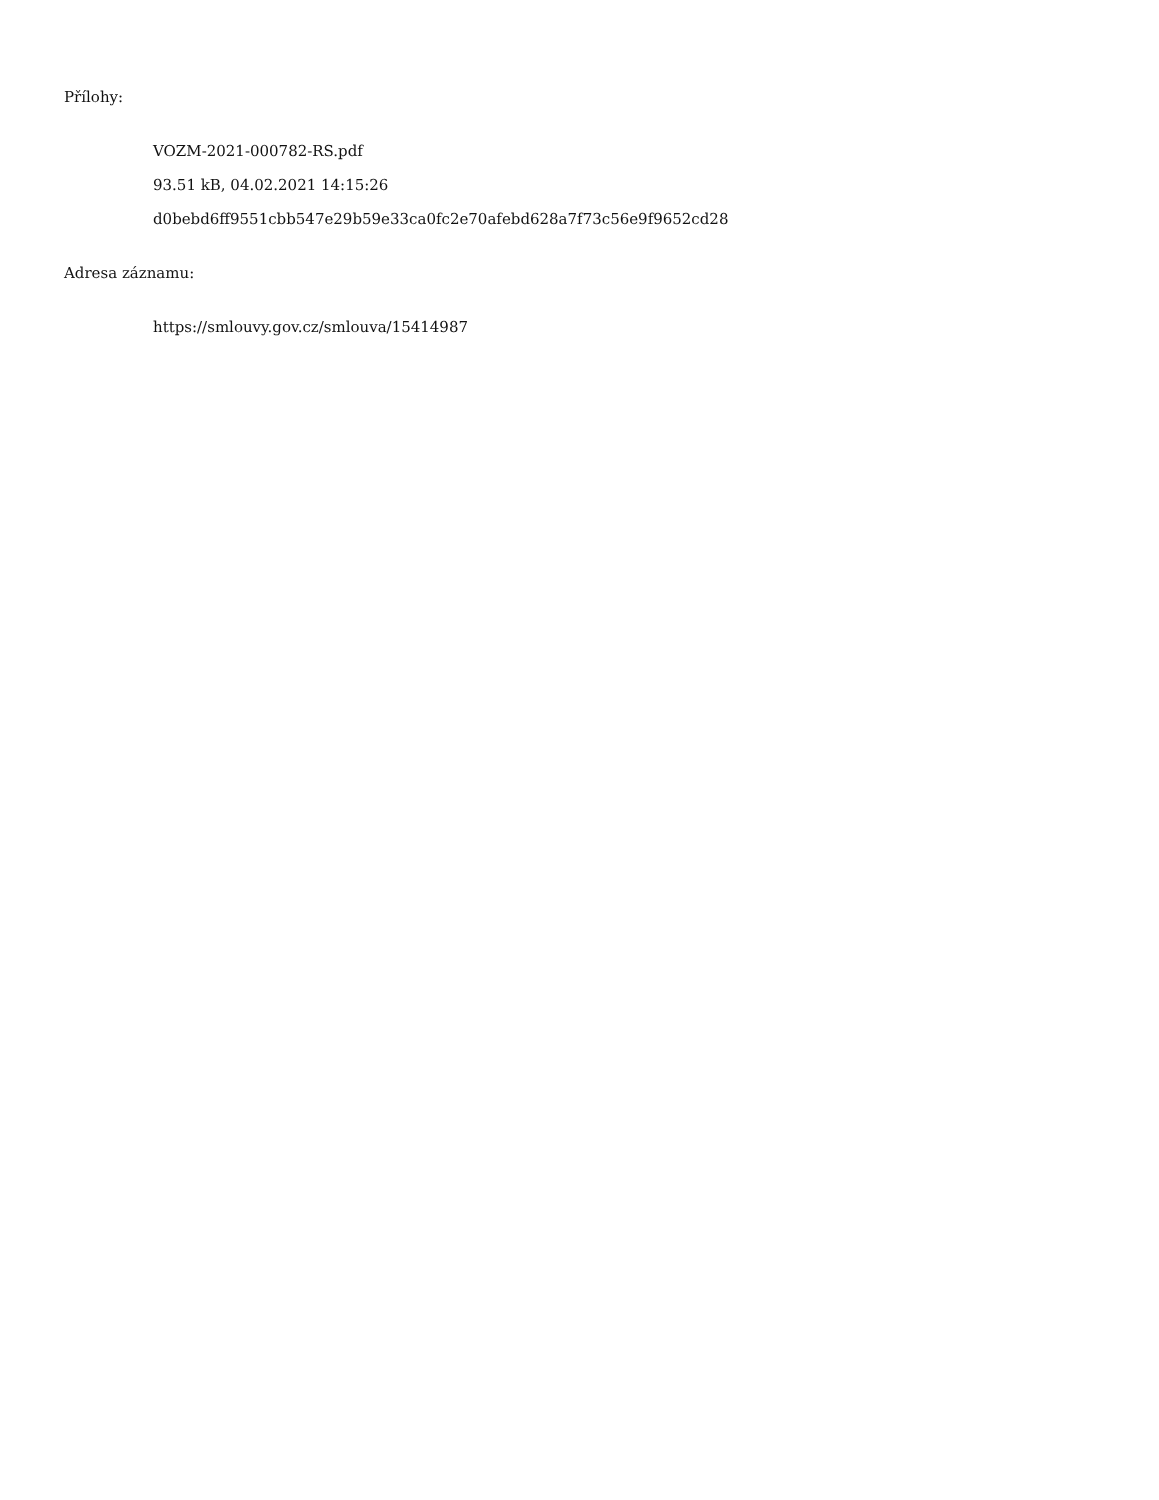Přílohy:
VOZM-2021-000782-RS.pdf
93.51 kB, 04.02.2021 14:15:26
d0bebd6ff9551cbb547e29b59e33ca0fc2e70afebd628a7f73c56e9f9652cd28
Adresa záznamu:
https://smlouvy.gov.cz/smlouva/15414987